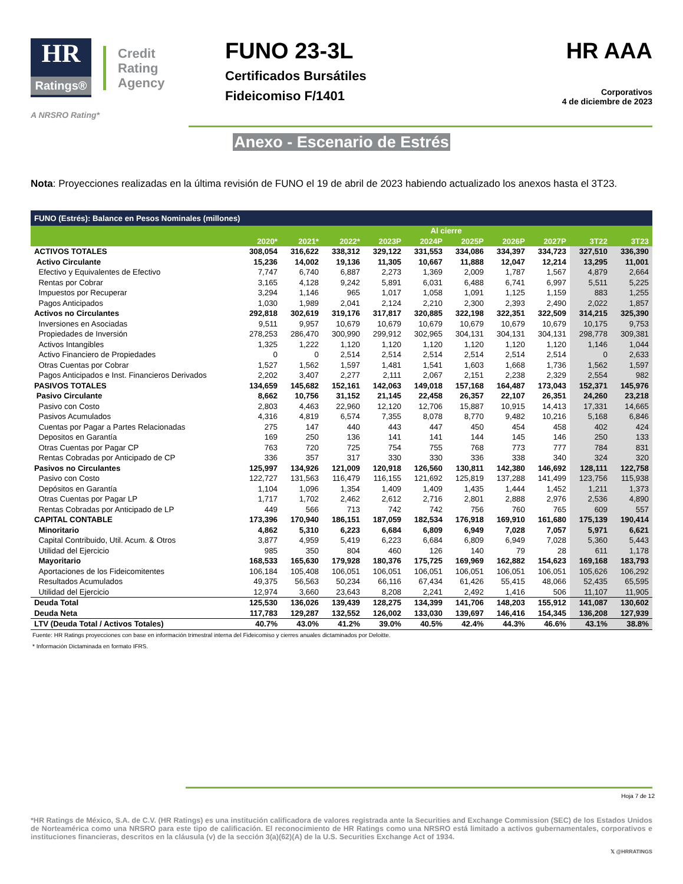HR
Ratings®
Credit
Rating
Agency
A NRSRO Rating*
FUNO 23-3L
Certificados Bursátiles
Fideicomiso F/1401
HR AAA
Corporativos
4 de diciembre de 2023
Anexo - Escenario de Estrés
Nota: Proyecciones realizadas en la última revisión de FUNO el 19 de abril de 2023 habiendo actualizado los anexos hasta el 3T23.
| FUNO (Estrés): Balance en Pesos Nominales (millones) | | | | | | | | | | |
| --- | --- | --- | --- | --- | --- | --- | --- | --- | --- | --- |
| | Al cierre | | | | | | | | | |
| | 2020* | 2021* | 2022* | 2023P | 2024P | 2025P | 2026P | 2027P | 3T22 | 3T23 |
| ACTIVOS TOTALES | 308,054 | 316,622 | 338,312 | 329,122 | 331,553 | 334,086 | 334,397 | 334,723 | 327,510 | 336,390 |
| Activo Circulante | 15,236 | 14,002 | 19,136 | 11,305 | 10,667 | 11,888 | 12,047 | 12,214 | 13,295 | 11,001 |
| Efectivo y Equivalentes de Efectivo | 7,747 | 6,740 | 6,887 | 2,273 | 1,369 | 2,009 | 1,787 | 1,567 | 4,879 | 2,664 |
| Rentas por Cobrar | 3,165 | 4,128 | 9,242 | 5,891 | 6,031 | 6,488 | 6,741 | 6,997 | 5,511 | 5,225 |
| Impuestos por Recuperar | 3,294 | 1,146 | 965 | 1,017 | 1,058 | 1,091 | 1,125 | 1,159 | 883 | 1,255 |
| Pagos Anticipados | 1,030 | 1,989 | 2,041 | 2,124 | 2,210 | 2,300 | 2,393 | 2,490 | 2,022 | 1,857 |
| Activos no Circulantes | 292,818 | 302,619 | 319,176 | 317,817 | 320,885 | 322,198 | 322,351 | 322,509 | 314,215 | 325,390 |
| Inversiones en Asociadas | 9,511 | 9,957 | 10,679 | 10,679 | 10,679 | 10,679 | 10,679 | 10,679 | 10,175 | 9,753 |
| Propiedades de Inversión | 278,253 | 286,470 | 300,990 | 299,912 | 302,965 | 304,131 | 304,131 | 304,131 | 298,778 | 309,381 |
| Activos Intangibles | 1,325 | 1,222 | 1,120 | 1,120 | 1,120 | 1,120 | 1,120 | 1,120 | 1,146 | 1,044 |
| Activo Financiero de Propiedades | 0 | 0 | 2,514 | 2,514 | 2,514 | 2,514 | 2,514 | 2,514 | 0 | 2,633 |
| Otras Cuentas por Cobrar | 1,527 | 1,562 | 1,597 | 1,481 | 1,541 | 1,603 | 1,668 | 1,736 | 1,562 | 1,597 |
| Pagos Anticipados e Inst. Financieros Derivados | 2,202 | 3,407 | 2,277 | 2,111 | 2,067 | 2,151 | 2,238 | 2,329 | 2,554 | 982 |
| PASIVOS TOTALES | 134,659 | 145,682 | 152,161 | 142,063 | 149,018 | 157,168 | 164,487 | 173,043 | 152,371 | 145,976 |
| Pasivo Circulante | 8,662 | 10,756 | 31,152 | 21,145 | 22,458 | 26,357 | 22,107 | 26,351 | 24,260 | 23,218 |
| Pasivo con Costo | 2,803 | 4,463 | 22,960 | 12,120 | 12,706 | 15,887 | 10,915 | 14,413 | 17,331 | 14,665 |
| Pasivos Acumulados | 4,316 | 4,819 | 6,574 | 7,355 | 8,078 | 8,770 | 9,482 | 10,216 | 5,168 | 6,846 |
| Cuentas por Pagar a Partes Relacionadas | 275 | 147 | 440 | 443 | 447 | 450 | 454 | 458 | 402 | 424 |
| Depositos en Garantía | 169 | 250 | 136 | 141 | 141 | 144 | 145 | 146 | 250 | 133 |
| Otras Cuentas por Pagar CP | 763 | 720 | 725 | 754 | 755 | 768 | 773 | 777 | 784 | 831 |
| Rentas Cobradas por Anticipado de CP | 336 | 357 | 317 | 330 | 330 | 336 | 338 | 340 | 324 | 320 |
| Pasivos no Circulantes | 125,997 | 134,926 | 121,009 | 120,918 | 126,560 | 130,811 | 142,380 | 146,692 | 128,111 | 122,758 |
| Pasivo con Costo | 122,727 | 131,563 | 116,479 | 116,155 | 121,692 | 125,819 | 137,288 | 141,499 | 123,756 | 115,938 |
| Depósitos en Garantía | 1,104 | 1,096 | 1,354 | 1,409 | 1,409 | 1,435 | 1,444 | 1,452 | 1,211 | 1,373 |
| Otras Cuentas por Pagar LP | 1,717 | 1,702 | 2,462 | 2,612 | 2,716 | 2,801 | 2,888 | 2,976 | 2,536 | 4,890 |
| Rentas Cobradas por Anticipado de LP | 449 | 566 | 713 | 742 | 742 | 756 | 760 | 765 | 609 | 557 |
| CAPITAL CONTABLE | 173,396 | 170,940 | 186,151 | 187,059 | 182,534 | 176,918 | 169,910 | 161,680 | 175,139 | 190,414 |
| Minoritario | 4,862 | 5,310 | 6,223 | 6,684 | 6,809 | 6,949 | 7,028 | 7,057 | 5,971 | 6,621 |
| Capital Contribuido, Util. Acum. & Otros | 3,877 | 4,959 | 5,419 | 6,223 | 6,684 | 6,809 | 6,949 | 7,028 | 5,360 | 5,443 |
| Utilidad del Ejercicio | 985 | 350 | 804 | 460 | 126 | 140 | 79 | 28 | 611 | 1,178 |
| Mayoritario | 168,533 | 165,630 | 179,928 | 180,376 | 175,725 | 169,969 | 162,882 | 154,623 | 169,168 | 183,793 |
| Aportaciones de los Fideicomitentes | 106,184 | 105,408 | 106,051 | 106,051 | 106,051 | 106,051 | 106,051 | 106,051 | 105,626 | 106,292 |
| Resultados Acumulados | 49,375 | 56,563 | 50,234 | 66,116 | 67,434 | 61,426 | 55,415 | 48,066 | 52,435 | 65,595 |
| Utilidad del Ejercicio | 12,974 | 3,660 | 23,643 | 8,208 | 2,241 | 2,492 | 1,416 | 506 | 11,107 | 11,905 |
| Deuda Total | 125,530 | 136,026 | 139,439 | 128,275 | 134,399 | 141,706 | 148,203 | 155,912 | 141,087 | 130,602 |
| Deuda Neta | 117,783 | 129,287 | 132,552 | 126,002 | 133,030 | 139,697 | 146,416 | 154,345 | 136,208 | 127,939 |
| LTV (Deuda Total / Activos Totales) | 40.7% | 43.0% | 41.2% | 39.0% | 40.5% | 42.4% | 44.3% | 46.6% | 43.1% | 38.8% |
Fuente: HR Ratings proyecciones con base en información trimestral interna del Fideicomiso y cierres anuales dictaminados por Deloitte.
* Información Dictaminada en formato IFRS.
Hoja 7 de 12
*HR Ratings de México, S.A. de C.V. (HR Ratings) es una institución calificadora de valores registrada ante la Securities and Exchange Commission (SEC) de los Estados Unidos de Norteamérica como una NRSRO para este tipo de calificación. El reconocimiento de HR Ratings como una NRSRO está limitado a activos gubernamentales, corporativos e instituciones financieras, descritos en la cláusula (v) de la sección 3(a)(62)(A) de la U.S. Securities Exchange Act of 1934.
𝕏 @HRRATINGS